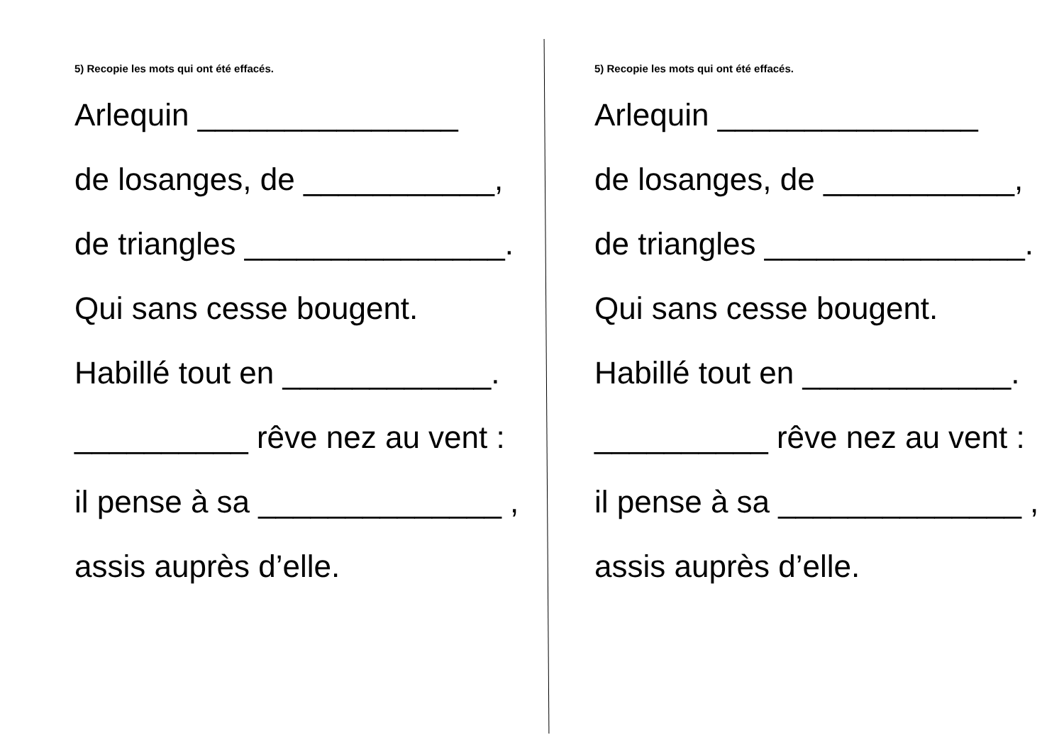5) Recopie les mots qui ont été effacés.
Arlequin _______________
de losanges, de ___________,
de triangles _______________.
Qui sans cesse bougent.
Habillé tout en ____________.
__________ rêve nez au vent :
il pense à sa ______________ ,
assis auprès d’elle.
5) Recopie les mots qui ont été effacés.
Arlequin _______________
de losanges, de ___________,
de triangles _______________.
Qui sans cesse bougent.
Habillé tout en ____________.
__________ rêve nez au vent :
il pense à sa ______________ ,
assis auprès d’elle.